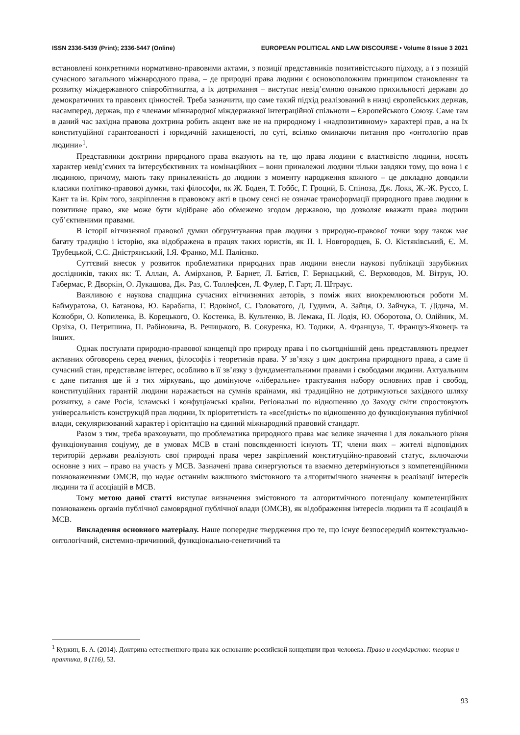ISSN 2336-5439 (Print); 2336-5447 (Online) EUROPEAN POLITICAL AND LAW DISCOURSE • Volume 8 Issue 3 2021
встановлені конкретними нормативно-правовими актами, з позиції представників позитивістського підходу, а ї з позицій сучасного загального міжнародного права, – де природні права людини є основоположним принципом становлення та розвитку міждержавного співробітництва, а їх дотримання – виступає невід’ємною ознакою прихильності держави до демократичних та правових цінностей. Треба зазначити, що саме такий підхід реалізований в низці європейських держав, насамперед, держав, що є членами міжнародної міждержавної інтеграційної спільноти – Європейського Союзу. Саме там в даний час західна правова доктрина робить акцент вже не на природному і «надпозитивному» характері прав, а на їх конституційної гарантованості і юридичній захищеності, по суті, всіляко оминаючи питання про «онтологію прав людини»<sup>1</sup>.
Представники доктрини природного права вказують на те, що права людини є властивістю людини, носять характер невід’ємних та інтерсубєктивних та номінаційних – вони приналежні людини тільки завдяки тому, що вона і є людиною, причому, мають таку приналежність до людини з моменту народження кожного – це докладно доводили класики політико-правової думки, такі філософи, як Ж. Боден, Т. Гоббс, Г. Гроций, Б. Спіноза, Дж. Локк, Ж.-Ж. Руссо, І. Кант та ін. Крім того, закріплення в правовому акті в цьому сенсі не означає трансформації природного права людини в позитивне право, яке може бути відібране або обмежено згодом державою, що дозволяє вважати права людини суб’єктивними правами.
В історії вітчизняної правової думки обгрунтування прав людини з природно-правової точки зору також має багату традицію і історію, яка відображена в працях таких юристів, як П. І. Новгородцев, Б. О. Кістяківський, Є. М. Трубецькой, С.С. Дністрянський, І.Я. Франко, М.І. Палієнко.
Суттєвий внесок у розвиток проблематики природних прав людини внесли наукові публікації зарубіжних дослідників, таких як: Т. Аллан, А. Амірханов, Р. Барнет, Л. Батієв, Г. Бернацький, Є. Верховодов, М. Вітрук, Ю. Габермас, Р. Дворкін, О. Лукашова, Дж. Раз, С. Толлефсен, Л. Фулер, Г. Гарт, Л. Штраус.
Важливою є наукова спадщина сучасних вітчизняних авторів, з поміж яких виокремлюються роботи М. Баймуратова, О. Батанова, Ю. Барабаша, Г. Вдовіної, С. Головатого, Д. Гудими, А. Зайця, О. Зайчука, Т. Дідича, М. Козюбри, О. Копиленка, В. Корецького, О. Костенка, В. Культенко, В. Лемака, П. Лодія, Ю. Оборотова, О. Олійник, М. Орзіха, О. Петришина, П. Рабіновича, В. Речицького, В. Сокуренка, Ю. Тодики, А. Француза, Т. Француз‑Яковець та інших.
Однак постулати природно-правової концепції про природу права і по сьогоднішній день представляють предмет активних обговорень серед вчених, філософів і теоретиків права. У зв’язку з цим доктрина природного права, а саме її сучасний стан, представляє інтерес, особливо в її зв’язку з фундаментальними правами і свободами людини. Актуальним є дане питання ще й з тих міркувань, що домінуюче «ліберальне» трактування набору основних прав і свобод, конституційних гарантій людини наражається на сумнів країнами, які традиційно не дотримуються західного шляху розвитку, а саме Росія, ісламські і конфуціанські країни. Регіональні по відношенню до Заходу світи спростовують універсальність конструкцій прав людини, їх пріоритетність та «всеїдність» по відношенню до функціонування публічної влади, секуляризований характер і орієнтацію на єдиний міжнародний правовий стандарт.
Разом з тим, треба враховувати, що проблематика природного права має велике значення і для локального рівня функціонування соціуму, де в умовах МСВ в стані повсякденності існують ТГ, члени яких – жителі відповідних територій держави реалізують свої природні права через закріплений конституційно-правовий статус, включаючи основне з них – право на участь у МСВ. Зазначені права синергуються та взаємно детермінуються з компетенційними повноваженнями ОМСВ, що надає останнім важливого змістовного та алгоритмічного значення в реалізації інтересів людини та її асоціацій в МСВ.
Тому метою даної статті виступає визначення змістовного та алгоритмічного потенціалу компетенційних повноважень органів публічної самоврядної публічної влади (ОМСВ), як відображення інтересів людини та її асоціацій в МСВ.
Викладення основного матеріалу. Наше попереднє твердження про те, що існує безпосередній контекстуально-онтологічний, системно-причинний, функціонально-генетичний та
<sup>1</sup> Куркин, Б. А. (2014). Доктрина естественного права как основание российской концепции прав человека. Право и государство: теория и практика, 8 (116), 53.
93